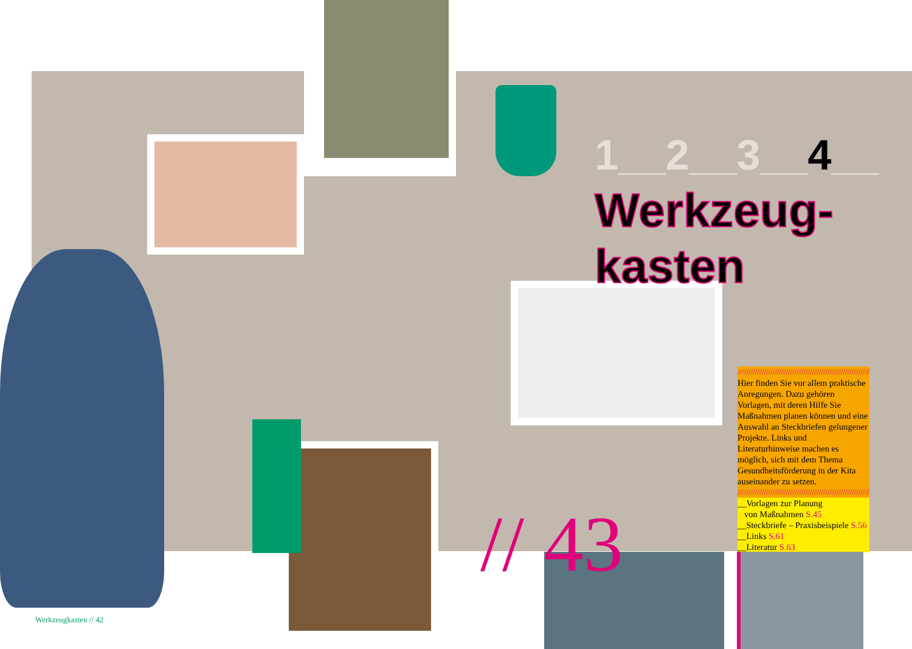1__2__3__4__
Werkzeug-
kasten
////////////////////////////////////////////////////////////
Hier finden Sie vor allem praktische Anregungen. Dazu gehören Vorlagen, mit deren Hilfe Sie Maßnahmen planen können und eine Auswahl an Steckbriefen gelungener Projekte. Links und Literaturhinweise machen es möglich, sich mit dem Thema Gesundheitsförderung in der Kita auseinander zu setzen.
////////////////////////////////////////////////////////////
__Vorlagen zur Planung
von Maßnahmen S.45
__Steckbriefe – Praxisbeispiele S.56
__Links S.61
__Literatur S.63
// 43
Werkzeugkasten // 42